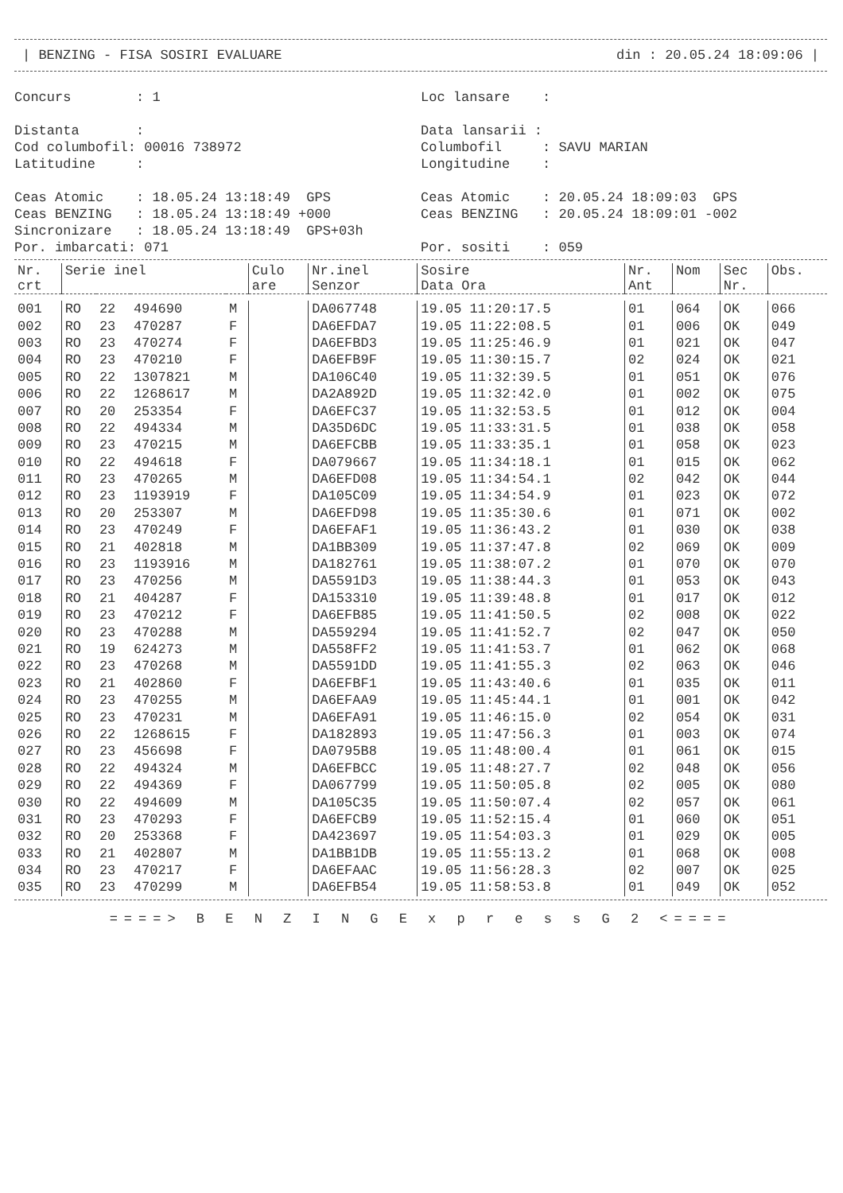| BENZING - FISA SOSIRI EVALUARE din : 20.05.24 18:09:06 |
Concurs : 1 Distanta : Cod columbofil: 00016 738972 Latitudine : Ceas Atomic : 18.05.24 13:18:49 GPS Ceas BENZING : 18.05.24 13:18:49 +000 Sincronizare : 18.05.24 13:18:49 GPS+03h Por. imbarcati: 071
Loc lansare : Data lansarii : Columbofil : SAVU MARIAN Longitudine : Ceas Atomic : 20.05.24 18:09:03 GPS Ceas BENZING : 20.05.24 18:09:01 -002 Por. sositi : 059
| Nr. crt | Serie inel | | | | Culo are | Nr.inel Senzor | Sosire Data Ora | Nr. Ant | Nom | Sec Nr. | Obs. |
| --- | --- | --- | --- | --- | --- | --- | --- | --- | --- | --- | --- |
| 001 | RO | 22 | 494690 | M | | DA067748 | 19.05 11:20:17.5 | 01 | 064 | OK | 066 |
| 002 | RO | 23 | 470287 | F | | DA6EFDA7 | 19.05 11:22:08.5 | 01 | 006 | OK | 049 |
| 003 | RO | 23 | 470274 | F | | DA6EFBD3 | 19.05 11:25:46.9 | 01 | 021 | OK | 047 |
| 004 | RO | 23 | 470210 | F | | DA6EFB9F | 19.05 11:30:15.7 | 02 | 024 | OK | 021 |
| 005 | RO | 22 | 1307821 | M | | DA106C40 | 19.05 11:32:39.5 | 01 | 051 | OK | 076 |
| 006 | RO | 22 | 1268617 | M | | DA2A892D | 19.05 11:32:42.0 | 01 | 002 | OK | 075 |
| 007 | RO | 20 | 253354 | F | | DA6EFC37 | 19.05 11:32:53.5 | 01 | 012 | OK | 004 |
| 008 | RO | 22 | 494334 | M | | DA35D6DC | 19.05 11:33:31.5 | 01 | 038 | OK | 058 |
| 009 | RO | 23 | 470215 | M | | DA6EFCBB | 19.05 11:33:35.1 | 01 | 058 | OK | 023 |
| 010 | RO | 22 | 494618 | F | | DA079667 | 19.05 11:34:18.1 | 01 | 015 | OK | 062 |
| 011 | RO | 23 | 470265 | M | | DA6EFD08 | 19.05 11:34:54.1 | 02 | 042 | OK | 044 |
| 012 | RO | 23 | 1193919 | F | | DA105C09 | 19.05 11:34:54.9 | 01 | 023 | OK | 072 |
| 013 | RO | 20 | 253307 | M | | DA6EFD98 | 19.05 11:35:30.6 | 01 | 071 | OK | 002 |
| 014 | RO | 23 | 470249 | F | | DA6EFAF1 | 19.05 11:36:43.2 | 01 | 030 | OK | 038 |
| 015 | RO | 21 | 402818 | M | | DA1BB309 | 19.05 11:37:47.8 | 02 | 069 | OK | 009 |
| 016 | RO | 23 | 1193916 | M | | DA182761 | 19.05 11:38:07.2 | 01 | 070 | OK | 070 |
| 017 | RO | 23 | 470256 | M | | DA5591D3 | 19.05 11:38:44.3 | 01 | 053 | OK | 043 |
| 018 | RO | 21 | 404287 | F | | DA153310 | 19.05 11:39:48.8 | 01 | 017 | OK | 012 |
| 019 | RO | 23 | 470212 | F | | DA6EFB85 | 19.05 11:41:50.5 | 02 | 008 | OK | 022 |
| 020 | RO | 23 | 470288 | M | | DA559294 | 19.05 11:41:52.7 | 02 | 047 | OK | 050 |
| 021 | RO | 19 | 624273 | M | | DA558FF2 | 19.05 11:41:53.7 | 01 | 062 | OK | 068 |
| 022 | RO | 23 | 470268 | M | | DA5591DD | 19.05 11:41:55.3 | 02 | 063 | OK | 046 |
| 023 | RO | 21 | 402860 | F | | DA6EFBF1 | 19.05 11:43:40.6 | 01 | 035 | OK | 011 |
| 024 | RO | 23 | 470255 | M | | DA6EFAA9 | 19.05 11:45:44.1 | 01 | 001 | OK | 042 |
| 025 | RO | 23 | 470231 | M | | DA6EFA91 | 19.05 11:46:15.0 | 02 | 054 | OK | 031 |
| 026 | RO | 22 | 1268615 | F | | DA182893 | 19.05 11:47:56.3 | 01 | 003 | OK | 074 |
| 027 | RO | 23 | 456698 | F | | DA0795B8 | 19.05 11:48:00.4 | 01 | 061 | OK | 015 |
| 028 | RO | 22 | 494324 | M | | DA6EFBCC | 19.05 11:48:27.7 | 02 | 048 | OK | 056 |
| 029 | RO | 22 | 494369 | F | | DA067799 | 19.05 11:50:05.8 | 02 | 005 | OK | 080 |
| 030 | RO | 22 | 494609 | M | | DA105C35 | 19.05 11:50:07.4 | 02 | 057 | OK | 061 |
| 031 | RO | 23 | 470293 | F | | DA6EFCB9 | 19.05 11:52:15.4 | 01 | 060 | OK | 051 |
| 032 | RO | 20 | 253368 | F | | DA423697 | 19.05 11:54:03.3 | 01 | 029 | OK | 005 |
| 033 | RO | 21 | 402807 | M | | DA1BB1DB | 19.05 11:55:13.2 | 01 | 068 | OK | 008 |
| 034 | RO | 23 | 470217 | F | | DA6EFAAC | 19.05 11:56:28.3 | 02 | 007 | OK | 025 |
| 035 | RO | 23 | 470299 | M | | DA6EFB54 | 19.05 11:58:53.8 | 01 | 049 | OK | 052 |
====> B E N Z I N G E x p r e s s G 2 <====